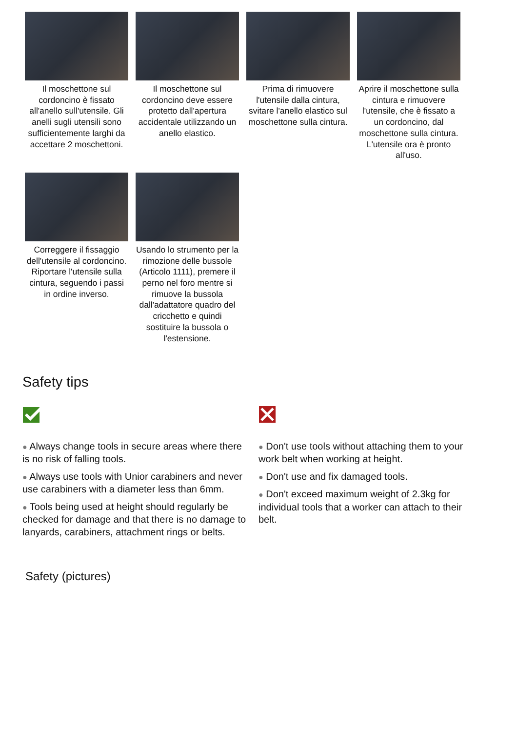Il moschettone sul cordoncino è fissato all'anello sull'utensile. Gli anelli sugli utensili sono sufficientemente larghi da accettare 2 moschettoni.
Il moschettone sul cordoncino deve essere protetto dall'apertura accidentale utilizzando un anello elastico.
Prima di rimuovere l'utensile dalla cintura, svitare l'anello elastico sul moschettone sulla cintura.
Aprire il moschettone sulla cintura e rimuovere l'utensile, che è fissato a un cordoncino, dal moschettone sulla cintura. L'utensile ora è pronto all'uso.
Correggere il fissaggio dell'utensile al cordoncino. Riportare l'utensile sulla cintura, seguendo i passi in ordine inverso.
Usando lo strumento per la rimozione delle bussole (Articolo 1111), premere il perno nel foro mentre si rimuove la bussola dall'adattatore quadro del cricchetto e quindi sostituire la bussola o l'estensione.
Safety tips
● Always change tools in secure areas where there is no risk of falling tools.
● Always use tools with Unior carabiners and never use carabiners with a diameter less than 6mm.
● Tools being used at height should regularly be checked for damage and that there is no damage to lanyards, carabiners, attachment rings or belts.
● Don't use tools without attaching them to your work belt when working at height.
● Don't use and fix damaged tools.
● Don't exceed maximum weight of 2.3kg for individual tools that a worker can attach to their belt.
Safety (pictures)